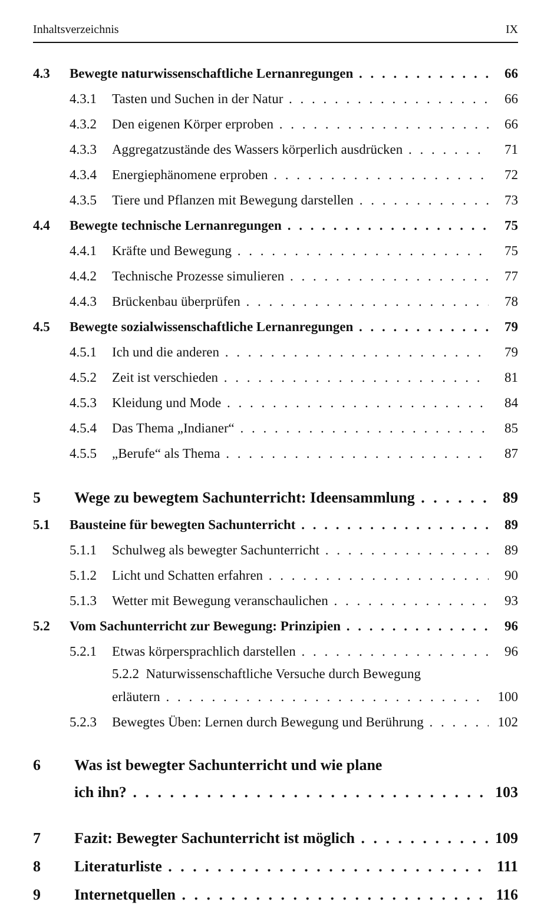Inhaltsverzeichnis IX
4.3 Bewegte naturwissenschaftliche Lernanregungen 66
4.3.1 Tasten und Suchen in der Natur 66
4.3.2 Den eigenen Körper erproben 66
4.3.3 Aggregatzustände des Wassers körperlich ausdrücken 71
4.3.4 Energiephänomene erproben 72
4.3.5 Tiere und Pflanzen mit Bewegung darstellen 73
4.4 Bewegte technische Lernanregungen 75
4.4.1 Kräfte und Bewegung 75
4.4.2 Technische Prozesse simulieren 77
4.4.3 Brückenbau überprüfen 78
4.5 Bewegte sozialwissenschaftliche Lernanregungen 79
4.5.1 Ich und die anderen 79
4.5.2 Zeit ist verschieden 81
4.5.3 Kleidung und Mode 84
4.5.4 Das Thema „Indianer“85
4.5.5 „Berufe“ als Thema 87
5 Wege zu bewegtem Sachunterricht: Ideensammlung 89
5.1 Bausteine für bewegten Sachunterricht 89
5.1.1 Schulweg als bewegter Sachunterricht 89
5.1.2 Licht und Schatten erfahren 90
5.1.3 Wetter mit Bewegung veranschaulichen 93
5.2 Vom Sachunterricht zur Bewegung: Prinzipien 96
5.2.1 Etwas körpersprachlich darstellen 96
5.2.2 Naturwissenschaftliche Versuche durch Bewegung
erläutern 100
5.2.3 Bewegtes Üben: Lernen durch Bewegung und Berührung 102
6 Was ist bewegter Sachunterricht und wie plane
ich ihn? 103
7 Fazit: Bewegter Sachunterricht ist möglich 109
8 Literaturliste 111
9 Internetquellen 116